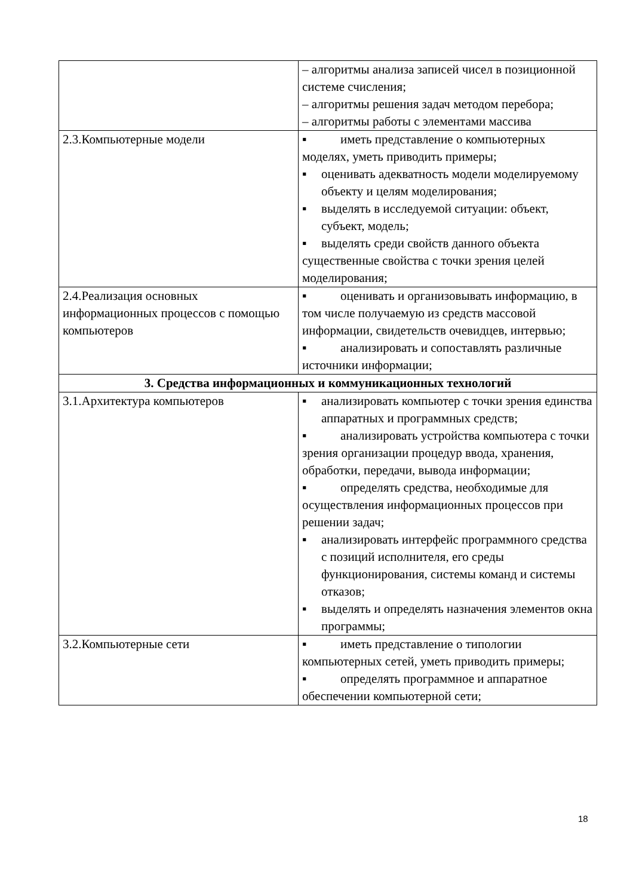| | – алгоритмы анализа записей чисел в позиционной системе счисления; – алгоритмы решения задач методом перебора; – алгоритмы работы с элементами массива |
| 2.3.Компьютерные модели | ▪ иметь представление о компьютерных моделях, уметь приводить примеры; ▪ оценивать адекватность модели моделируемому объекту и целям моделирования; ▪ выделять в исследуемой ситуации: объект, субъект, модель; ▪ выделять среди свойств данного объекта существенные свойства с точки зрения целей моделирования; |
| 2.4.Реализация основных информационных процессов с помощью компьютеров | ▪ оценивать и организовывать информацию, в том числе получаемую из средств массовой информации, свидетельств очевидцев, интервью; ▪ анализировать и сопоставлять различные источники информации; |
| 3. Средства информационных и коммуникационных технологий | |
| 3.1.Архитектура компьютеров | ▪ анализировать компьютер с точки зрения единства аппаратных и программных средств; ▪ анализировать устройства компьютера с точки зрения организации процедур ввода, хранения, обработки, передачи, вывода информации; ▪ определять средства, необходимые для осуществления информационных процессов при решении задач; ▪ анализировать интерфейс программного средства с позиций исполнителя, его среды функционирования, системы команд и системы отказов; ▪ выделять и определять назначения элементов окна программы; |
| 3.2.Компьютерные сети | ▪ иметь представление о типологии компьютерных сетей, уметь приводить примеры; ▪ определять программное и аппаратное обеспечении компьютерной сети; |
18